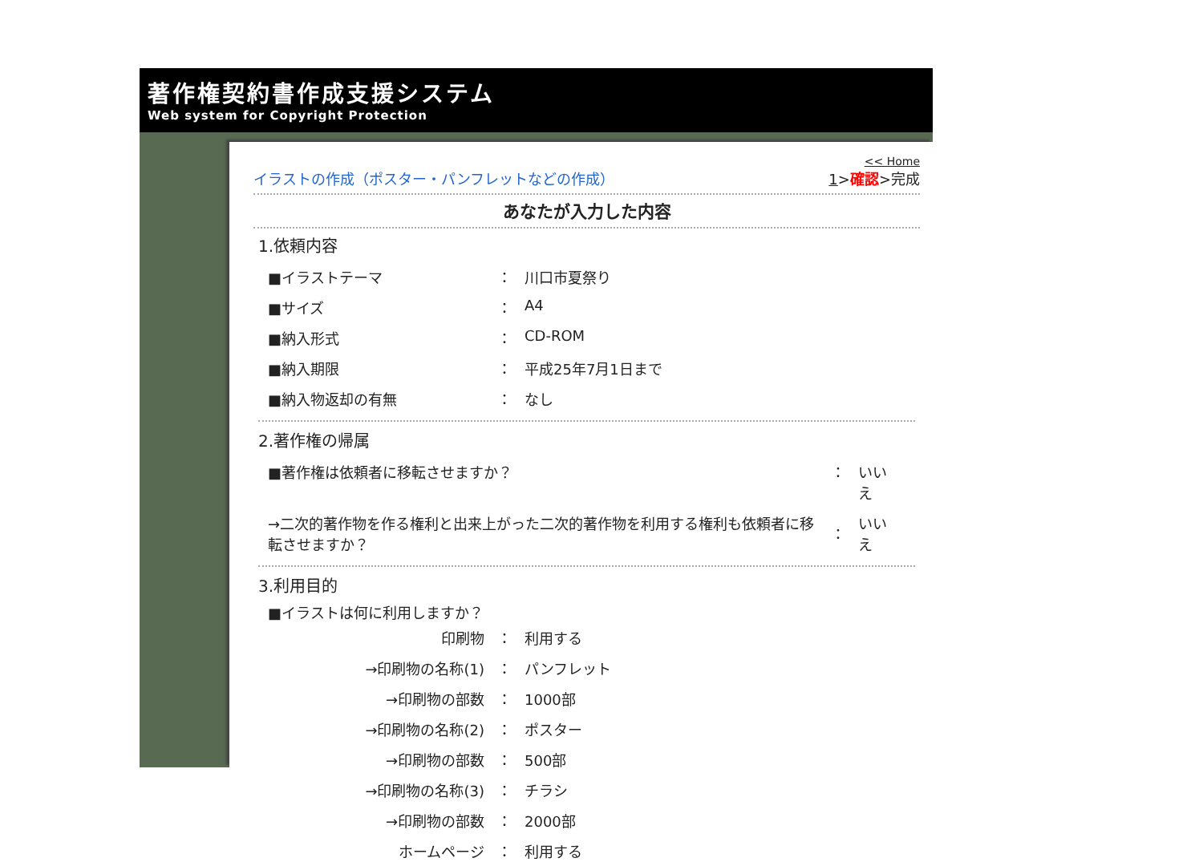著作権契約書作成支援システム
Web system for Copyright Protection
イラストの作成（ポスター・パンフレットなどの作成）
<< Home
1>確認>完成
あなたが入力した内容
1.依頼内容
| ■イラストテーマ | ： | 川口市夏祭り |
| ■サイズ | ： | A4 |
| ■納入形式 | ： | CD-ROM |
| ■納入期限 | ： | 平成25年7月1日まで |
| ■納入物返却の有無 | ： | なし |
2.著作権の帰属
| ■著作権は依頼者に移転させますか？ | ： | いいえ |
| →二次的著作物を作る権利と出来上がった二次的著作物を利用する権利も依頼者に移転させますか？ | ： | いいえ |
3.利用目的
■イラストは何に利用しますか？
| 印刷物 | ： | 利用する |
| →印刷物の名称(1) | ： | パンフレット |
| →印刷物の部数 | ： | 1000部 |
| →印刷物の名称(2) | ： | ポスター |
| →印刷物の部数 | ： | 500部 |
| →印刷物の名称(3) | ： | チラシ |
| →印刷物の部数 | ： | 2000部 |
| ホームページ | ： | 利用する |